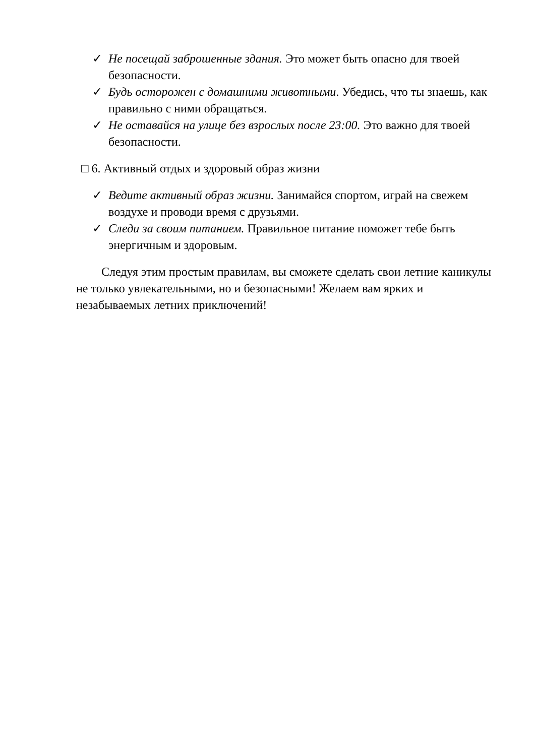✓ Не посещай заброшенные здания. Это может быть опасно для твоей безопасности.
✓ Будь осторожен с домашними животными. Убедись, что ты знаешь, как правильно с ними обращаться.
✓ Не оставайся на улице без взрослых после 23:00. Это важно для твоей безопасности.
□ 6. Активный отдых и здоровый образ жизни
✓ Ведите активный образ жизни. Занимайся спортом, играй на свежем воздухе и проводи время с друзьями.
✓ Следи за своим питанием. Правильное питание поможет тебе быть энергичным и здоровым.
Следуя этим простым правилам, вы сможете сделать свои летние каникулы не только увлекательными, но и безопасными! Желаем вам ярких и незабываемых летних приключений!